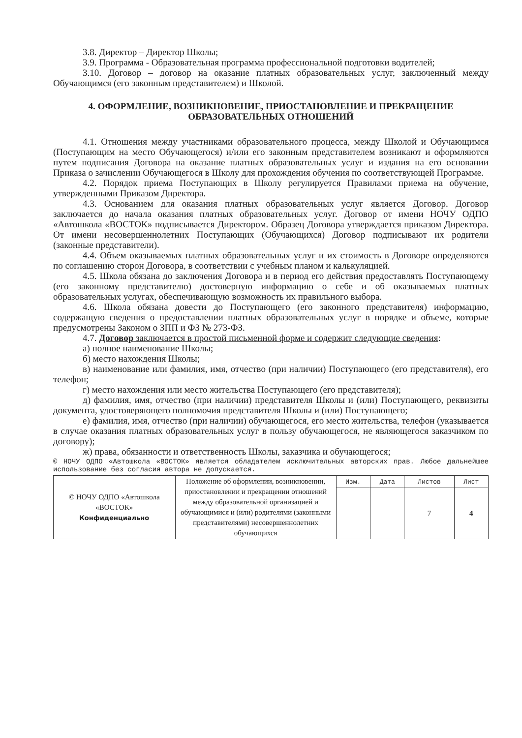3.8. Директор – Директор Школы;
3.9. Программа - Образовательная программа профессиональной подготовки водителей;
3.10. Договор – договор на оказание платных образовательных услуг, заключенный между Обучающимся (его законным представителем) и Школой.
4. ОФОРМЛЕНИЕ, ВОЗНИКНОВЕНИЕ, ПРИОСТАНОВЛЕНИЕ И ПРЕКРАЩЕНИЕ ОБРАЗОВАТЕЛЬНЫХ ОТНОШЕНИЙ
4.1. Отношения между участниками образовательного процесса, между Школой и Обучающимся (Поступающим на место Обучающегося) и/или его законным представителем возникают и оформляются путем подписания Договора на оказание платных образовательных услуг и издания на его основании Приказа о зачислении Обучающегося в Школу для прохождения обучения по соответствующей Программе.
4.2. Порядок приема Поступающих в Школу регулируется Правилами приема на обучение, утвержденными Приказом Директора.
4.3. Основанием для оказания платных образовательных услуг является Договор. Договор заключается до начала оказания платных образовательных услуг. Договор от имени НОЧУ ОДПО «Автошкола «ВОСТОК» подписывается Директором. Образец Договора утверждается приказом Директора. От имени несовершеннолетних Поступающих (Обучающихся) Договор подписывают их родители (законные представители).
4.4. Объем оказываемых платных образовательных услуг и их стоимость в Договоре определяются по соглашению сторон Договора, в соответствии с учебным планом и калькуляцией.
4.5. Школа обязана до заключения Договора и в период его действия предоставлять Поступающему (его законному представителю) достоверную информацию о себе и об оказываемых платных образовательных услугах, обеспечивающую возможность их правильного выбора.
4.6. Школа обязана довести до Поступающего (его законного представителя) информацию, содержащую сведения о предоставлении платных образовательных услуг в порядке и объеме, которые предусмотрены Законом о ЗПП и ФЗ № 273-ФЗ.
4.7. Договор заключается в простой письменной форме и содержит следующие сведения:
а) полное наименование Школы;
б) место нахождения Школы;
в) наименование или фамилия, имя, отчество (при наличии) Поступающего (его представителя), его телефон;
г) место нахождения или место жительства Поступающего (его представителя);
д) фамилия, имя, отчество (при наличии) представителя Школы и (или) Поступающего, реквизиты документа, удостоверяющего полномочия представителя Школы и (или) Поступающего;
е) фамилия, имя, отчество (при наличии) обучающегося, его место жительства, телефон (указывается в случае оказания платных образовательных услуг в пользу обучающегося, не являющегося заказчиком по договору);
ж) права, обязанности и ответственность Школы, заказчика и обучающегося;
© НОЧУ ОДПО «Автошкола «ВОСТОК» является обладателем исключительных авторских прав. Любое дальнейшее использование без согласия автора не допускается.
| © НОЧУ ОДПО «Автошкола «ВОСТОК» Конфиденциально | Положение об оформлении, возникновении, приостановлении и прекращении отношений между образовательной организацией и обучающимися и (или) родителями (законными представителями) несовершеннолетних обучающихся | Изм. | Дата | Листов | Лист |
| | | | | 7 | 4 |